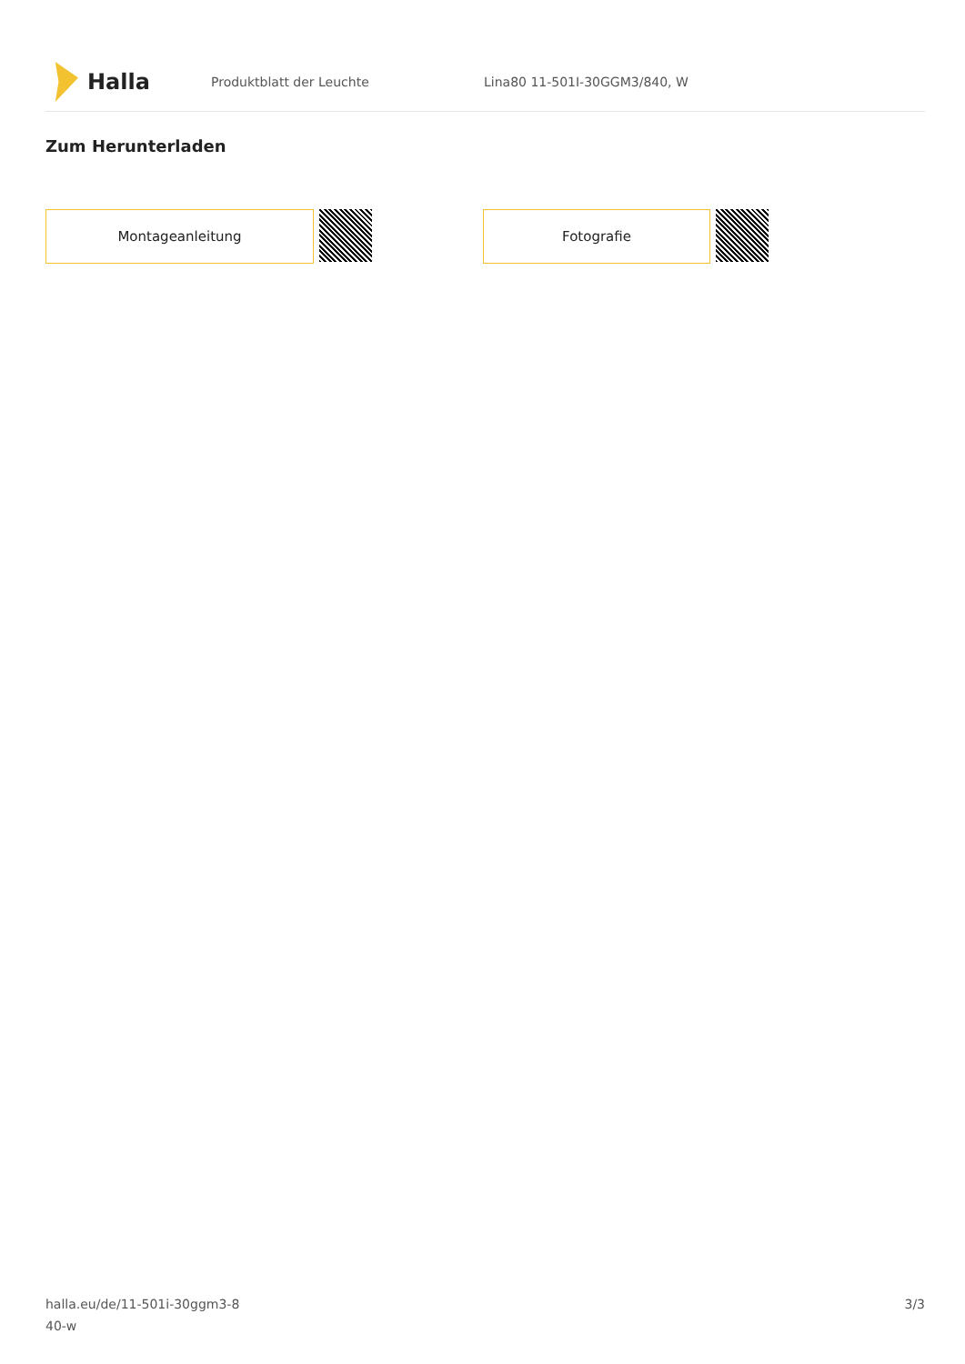Halla
Produktblatt der Leuchte Lina80 11-501I-30GGM3/840, W
Zum Herunterladen
Montageanleitung Fotografie
halla.eu/de/11-501i-30ggm3-8
40-w
3/3